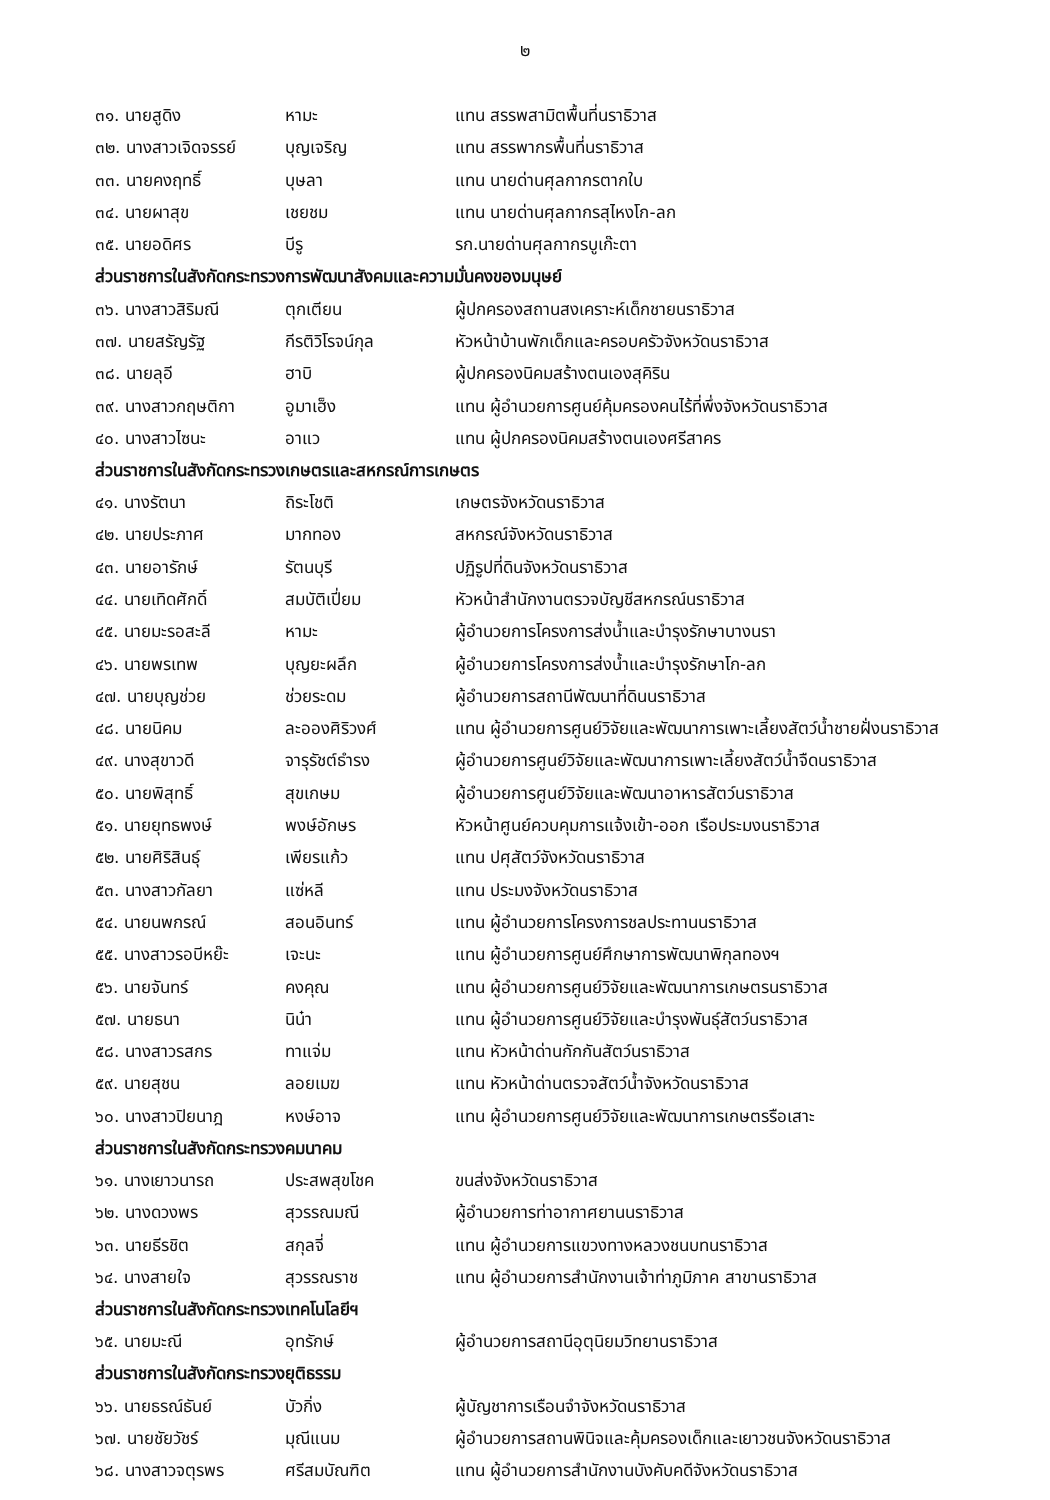๒
| ๓๑. นายสูดิง | หามะ | แทน สรรพสามิตพื้นที่นราธิวาส |
| ๓๒. นางสาวเจิดจรรย์ | บุญเจริญ | แทน สรรพากรพื้นที่นราธิวาส |
| ๓๓. นายคงฤทธิ์ | บุษลา | แทน นายด่านศุลกากรตากใบ |
| ๓๔. นายผาสุข | เชยชม | แทน นายด่านศุลกากรสุไหงโก-ลก |
| ๓๕. นายอดิศร | บีรู | รก.นายด่านศุลกากรบูเก๊ะตา |
| ส่วนราชการในสังกัดกระทรวงการพัฒนาสังคมและความมั่นคงของมนุษย์ | | |
| ๓๖. นางสาวสิริมณี | ตุกเตียน | ผู้ปกครองสถานสงเคราะห์เด็กชายนราธิวาส |
| ๓๗. นายสรัญรัฐ | กีรติวิโรจน์กุล | หัวหน้าบ้านพักเด็กและครอบครัวจังหวัดนราธิวาส |
| ๓๘. นายลุอี | ฮาบิ | ผู้ปกครองนิคมสร้างตนเองสุคิริน |
| ๓๙. นางสาวกฤษติกา | อูมาเฮ็ง | แทน ผู้อำนวยการศูนย์คุ้มครองคนไร้ที่พึ่งจังหวัดนราธิวาส |
| ๔๐. นางสาวไซนะ | อาแว | แทน ผู้ปกครองนิคมสร้างตนเองศรีสาคร |
| ส่วนราชการในสังกัดกระทรวงเกษตรและสหกรณ์การเกษตร | | |
| ๔๑. นางรัตนา | ถิระโชติ | เกษตรจังหวัดนราธิวาส |
| ๔๒. นายประภาศ | มากทอง | สหกรณ์จังหวัดนราธิวาส |
| ๔๓. นายอารักษ์ | รัตนบุรี | ปฏิรูปที่ดินจังหวัดนราธิวาส |
| ๔๔. นายเทิดศักดิ์ | สมบัติเปี่ยม | หัวหน้าสำนักงานตรวจบัญชีสหกรณ์นราธิวาส |
| ๔๕. นายมะรอสะลี | หามะ | ผู้อำนวยการโครงการส่งน้ำและบำรุงรักษาบางนรา |
| ๔๖. นายพรเทพ | บุญยะผลึก | ผู้อำนวยการโครงการส่งน้ำและบำรุงรักษาโก-ลก |
| ๔๗. นายบุญช่วย | ช่วยระดม | ผู้อำนวยการสถานีพัฒนาที่ดินนราธิวาส |
| ๔๘. นายนิคม | ละอองศิริวงศ์ | แทน ผู้อำนวยการศูนย์วิจัยและพัฒนาการเพาะเลี้ยงสัตว์น้ำชายฝั่งนราธิวาส |
| ๔๙. นางสุขาวดี | จารุรัชต์ธำรง | ผู้อำนวยการศูนย์วิจัยและพัฒนาการเพาะเลี้ยงสัตว์น้ำจืดนราธิวาส |
| ๕๐. นายพิสุทธิ์ | สุขเกษม | ผู้อำนวยการศูนย์วิจัยและพัฒนาอาหารสัตว์นราธิวาส |
| ๕๑. นายยุทธพงษ์ | พงษ์อักษร | หัวหน้าศูนย์ควบคุมการแจ้งเข้า-ออก เรือประมงนราธิวาส |
| ๕๒. นายศิริสินธุ์ | เพียรแก้ว | แทน ปศุสัตว์จังหวัดนราธิวาส |
| ๕๓. นางสาวกัลยา | แซ่หลี | แทน ประมงจังหวัดนราธิวาส |
| ๕๔. นายนพกรณ์ | สอนอินทร์ | แทน ผู้อำนวยการโครงการชลประทานนราธิวาส |
| ๕๕. นางสาวรอบีหย๊ะ | เจะนะ | แทน ผู้อำนวยการศูนย์ศึกษาการพัฒนาพิกุลทองฯ |
| ๕๖. นายจันทร์ | คงคุณ | แทน ผู้อำนวยการศูนย์วิจัยและพัฒนาการเกษตรนราธิวาส |
| ๕๗. นายธนา | นิน๋า | แทน ผู้อำนวยการศูนย์วิจัยและบำรุงพันธุ์สัตว์นราธิวาส |
| ๕๘. นางสาวรสกร | ทาแจ่ม | แทน หัวหน้าด่านกักกันสัตว์นราธิวาส |
| ๕๙. นายสุชน | ลอยเมฆ | แทน หัวหน้าด่านตรวจสัตว์น้ำจังหวัดนราธิวาส |
| ๖๐. นางสาวปิยนาฎ | หงษ์อาจ | แทน ผู้อำนวยการศูนย์วิจัยและพัฒนาการเกษตรรือเสาะ |
| ส่วนราชการในสังกัดกระทรวงคมนาคม | | |
| ๖๑. นางเยาวนารถ | ประสพสุขโชค | ขนส่งจังหวัดนราธิวาส |
| ๖๒. นางดวงพร | สุวรรณมณี | ผู้อำนวยการท่าอากาศยานนราธิวาส |
| ๖๓. นายธีรชิต | สกุลจี่ | แทน ผู้อำนวยการแขวงทางหลวงชนบทนราธิวาส |
| ๖๔. นางสายใจ | สุวรรณราช | แทน ผู้อำนวยการสำนักงานเจ้าท่าภูมิภาค สาขานราธิวาส |
| ส่วนราชการในสังกัดกระทรวงเทคโนโลยีฯ | | |
| ๖๕. นายมะณี | อุทรักษ์ | ผู้อำนวยการสถานีอุตุนิยมวิทยานราธิวาส |
| ส่วนราชการในสังกัดกระทรวงยุติธรรม | | |
| ๖๖. นายธรณ์ธันย์ | บัวกิ่ง | ผู้บัญชาการเรือนจำจังหวัดนราธิวาส |
| ๖๗. นายชัยวัชร์ | มุณีแนม | ผู้อำนวยการสถานพินิจและคุ้มครองเด็กและเยาวชนจังหวัดนราธิวาส |
| ๖๘. นางสาวจตุรพร | ศรีสมบัณฑิต | แทน ผู้อำนวยการสำนักงานบังคับคดีจังหวัดนราธิวาส |